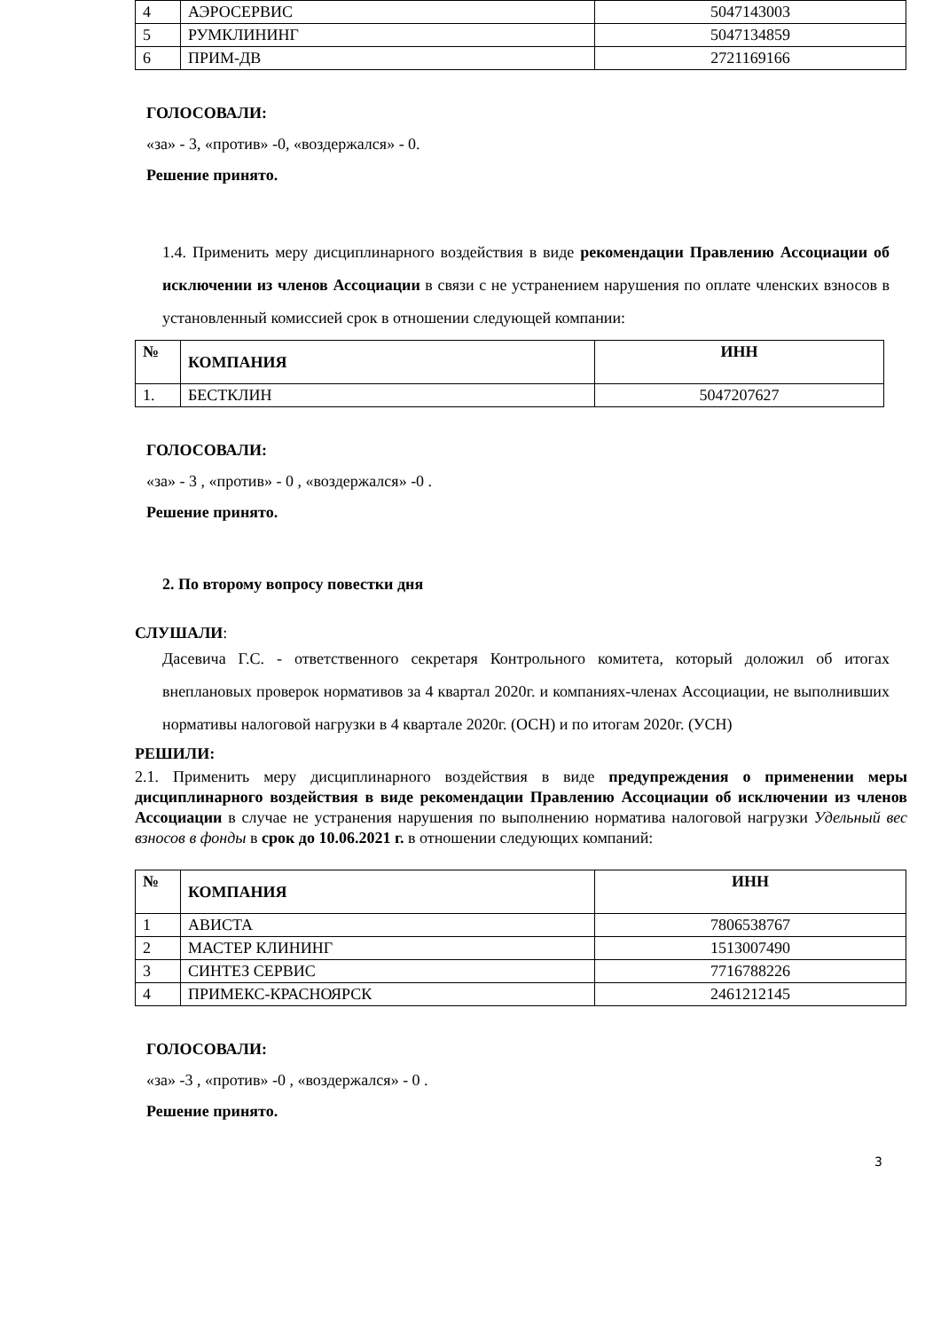| 4 | АЭРОСЕРВИС | 5047143003 |
| 5 | РУМКЛИНИНГ | 5047134859 |
| 6 | ПРИМ-ДВ | 2721169166 |
ГОЛОСОВАЛИ:
«за» - 3, «против» -0, «воздержался» - 0.
Решение принято.
1.4. Применить меру дисциплинарного воздействия в виде рекомендации Правлению Ассоциации об исключении из членов Ассоциации в связи с не устранением нарушения по оплате членских взносов в установленный комиссией срок в отношении следующей компании:
| № | КОМПАНИЯ | ИНН |
| --- | --- | --- |
| 1. | БЕСТКЛИН | 5047207627 |
ГОЛОСОВАЛИ:
«за» - 3 , «против» - 0 , «воздержался» -0 .
Решение принято.
2. По второму вопросу повестки дня
СЛУШАЛИ:
Дасевича Г.С. - ответственного секретаря Контрольного комитета, который доложил об итогах внеплановых проверок нормативов за 4 квартал 2020г. и компаниях-членах Ассоциации, не выполнивших нормативы налоговой нагрузки в 4 квартале 2020г. (ОСН) и по итогам 2020г. (УСН)
РЕШИЛИ:
2.1. Применить меру дисциплинарного воздействия в виде предупреждения о применении меры дисциплинарного воздействия в виде рекомендации Правлению Ассоциации об исключении из членов Ассоциации в случае не устранения нарушения по выполнению норматива налоговой нагрузки Удельный вес взносов в фонды в срок до 10.06.2021 г. в отношении следующих компаний:
| № | КОМПАНИЯ | ИНН |
| --- | --- | --- |
| 1 | АВИСТА | 7806538767 |
| 2 | МАСТЕР КЛИНИНГ | 1513007490 |
| 3 | СИНТЕЗ СЕРВИС | 7716788226 |
| 4 | ПРИМЕКС-КРАСНОЯРСК | 2461212145 |
ГОЛОСОВАЛИ:
«за» -3 , «против» -0 , «воздержался» - 0 .
Решение принято.
3